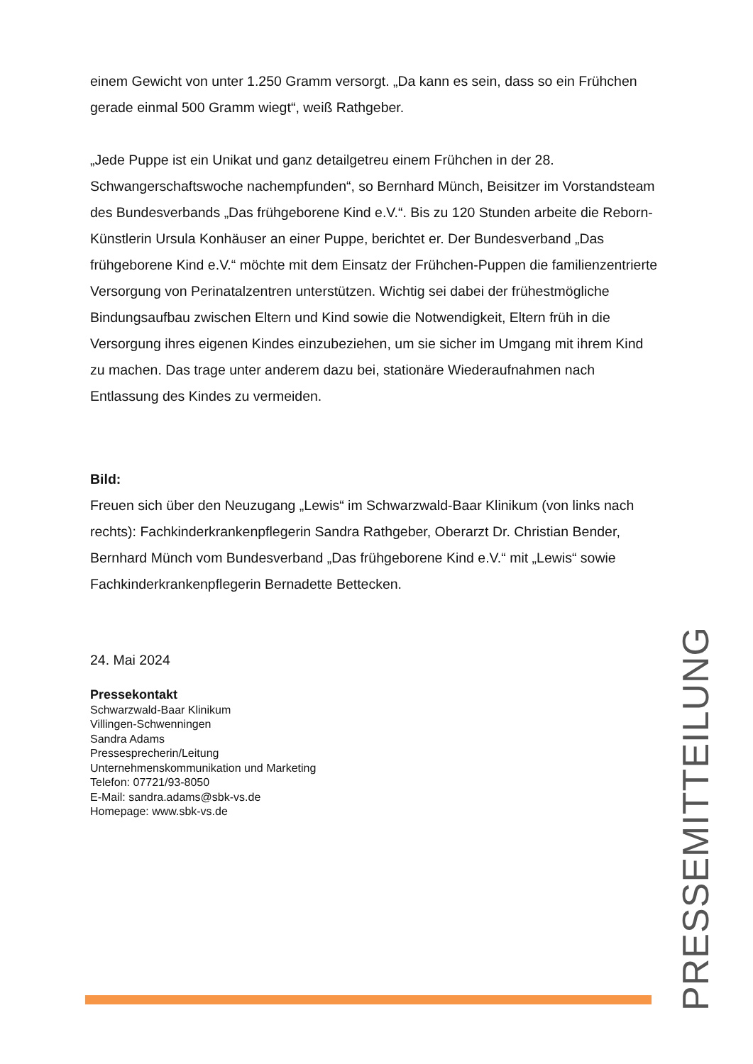einem Gewicht von unter 1.250 Gramm versorgt. „Da kann es sein, dass so ein Frühchen gerade einmal 500 Gramm wiegt“, weiß Rathgeber.
„Jede Puppe ist ein Unikat und ganz detailgetreu einem Frühchen in der 28. Schwangerschaftswoche nachempfunden“, so Bernhard Münch, Beisitzer im Vorstandsteam des Bundesverbands „Das frühgeborene Kind e.V.“. Bis zu 120 Stunden arbeite die Reborn-Künstlerin Ursula Konhäuser an einer Puppe, berichtet er. Der Bundesverband „Das frühgeborene Kind e.V.“ möchte mit dem Einsatz der Frühchen-Puppen die familienzentrierte Versorgung von Perinatalzentren unterstützen. Wichtig sei dabei der frühestmögliche Bindungsaufbau zwischen Eltern und Kind sowie die Notwendigkeit, Eltern früh in die Versorgung ihres eigenen Kindes einzubeziehen, um sie sicher im Umgang mit ihrem Kind zu machen. Das trage unter anderem dazu bei, stationäre Wiederaufnahmen nach Entlassung des Kindes zu vermeiden.
Bild:
Freuen sich über den Neuzugang „Lewis“ im Schwarzwald-Baar Klinikum (von links nach rechts): Fachkinderkrankenpflegerin Sandra Rathgeber, Oberarzt Dr. Christian Bender, Bernhard Münch vom Bundesverband „Das frühgeborene Kind e.V.“ mit „Lewis“ sowie Fachkinderkrankenpflegerin Bernadette Bettecken.
24. Mai 2024
Pressekontakt
Schwarzwald-Baar Klinikum
Villingen-Schwenningen
Sandra Adams
Pressesprecherin/Leitung
Unternehmenskommunikation und Marketing
Telefon: 07721/93-8050
E-Mail: sandra.adams@sbk-vs.de
Homepage: www.sbk-vs.de
PRESSEMITTEILUNG